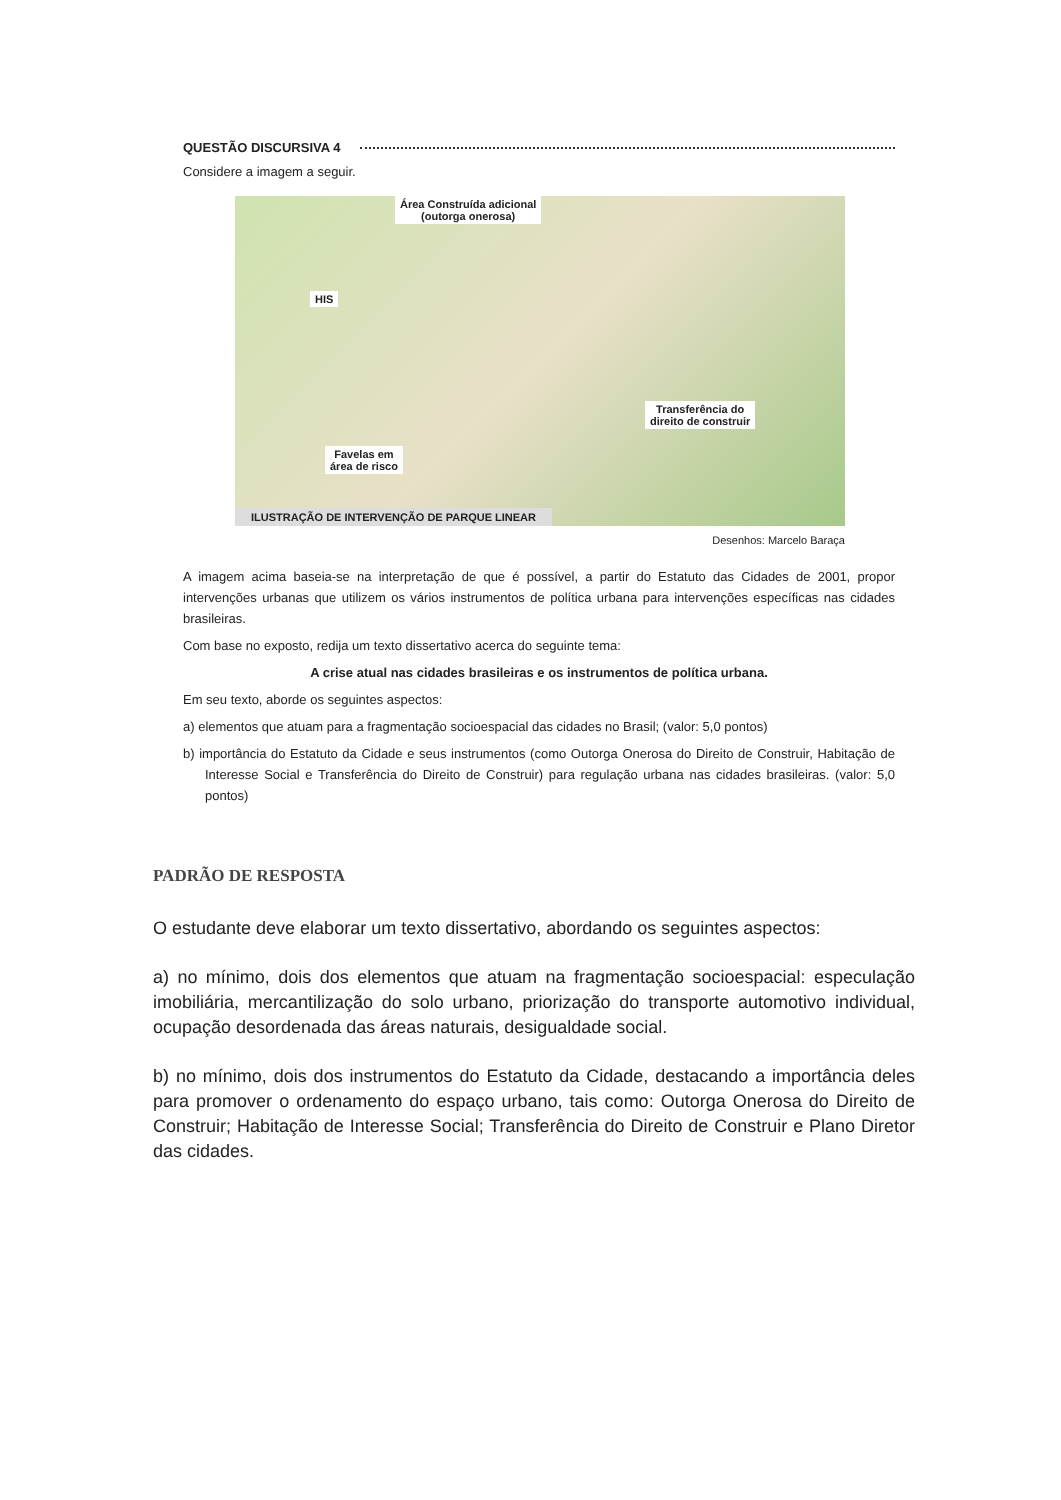QUESTÃO DISCURSIVA 4
Considere a imagem a seguir.
Área Construída adicional
(outorga onerosa)
HIS
Transferência do
direito de construir
Favelas em
área de risco
ILUSTRAÇÃO DE INTERVENÇÃO DE PARQUE LINEAR
Desenhos: Marcelo Baraça
A imagem acima baseia-se na interpretação de que é possível, a partir do Estatuto das Cidades de 2001, propor intervenções urbanas que utilizem os vários instrumentos de política urbana para intervenções específicas nas cidades brasileiras.
Com base no exposto, redija um texto dissertativo acerca do seguinte tema:
A crise atual nas cidades brasileiras e os instrumentos de política urbana.
Em seu texto, aborde os seguintes aspectos:
a) elementos que atuam para a fragmentação socioespacial das cidades no Brasil; (valor: 5,0 pontos)
b) importância do Estatuto da Cidade e seus instrumentos (como Outorga Onerosa do Direito de Construir, Habitação de Interesse Social e Transferência do Direito de Construir) para regulação urbana nas cidades brasileiras. (valor: 5,0 pontos)
PADRÃO DE RESPOSTA
O estudante deve elaborar um texto dissertativo, abordando os seguintes aspectos:
a) no mínimo, dois dos elementos que atuam na fragmentação socioespacial: especulação imobiliária, mercantilização do solo urbano, priorização do transporte automotivo individual, ocupação desordenada das áreas naturais, desigualdade social.
b) no mínimo, dois dos instrumentos do Estatuto da Cidade, destacando a importância deles para promover o ordenamento do espaço urbano, tais como: Outorga Onerosa do Direito de Construir; Habitação de Interesse Social; Transferência do Direito de Construir e Plano Diretor das cidades.